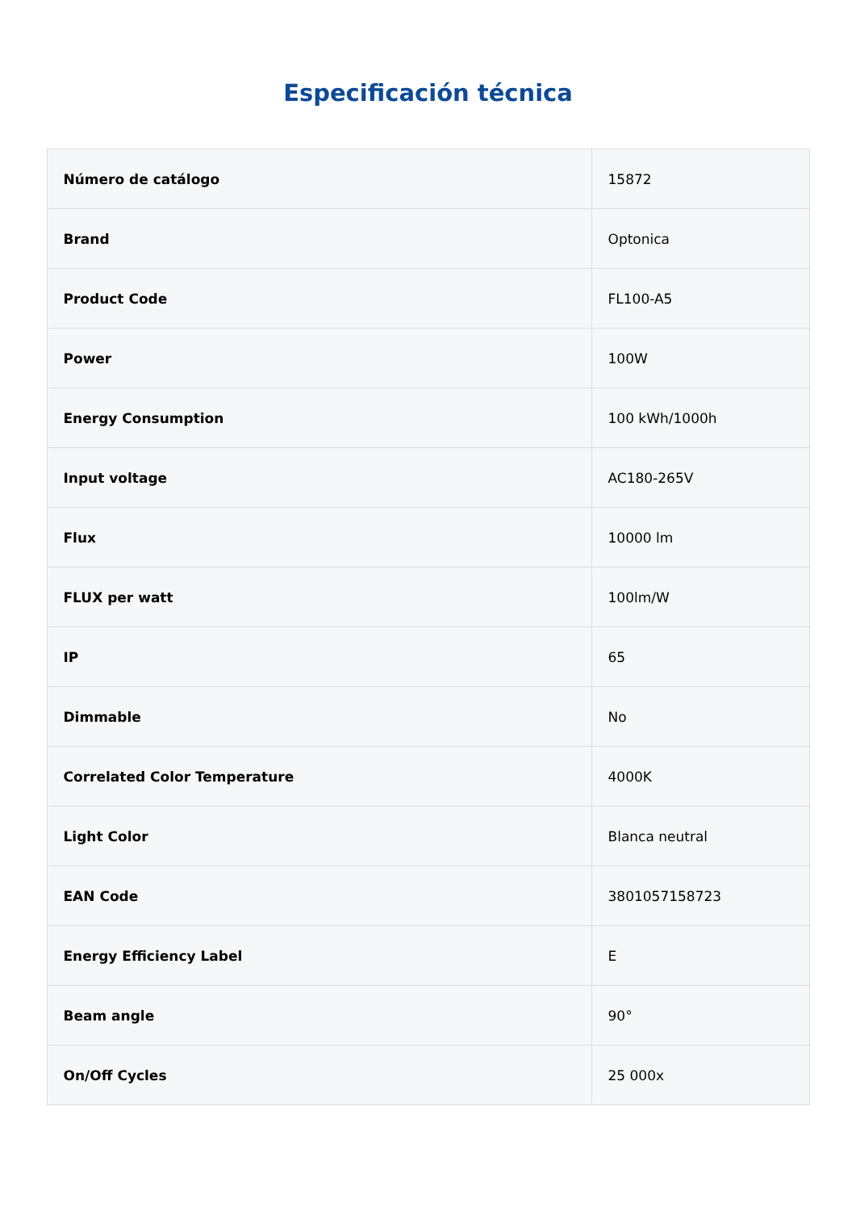Especificación técnica
| Número de catálogo | 15872 |
| Brand | Optonica |
| Product Code | FL100-A5 |
| Power | 100W |
| Energy Consumption | 100 kWh/1000h |
| Input voltage | AC180-265V |
| Flux | 10000 lm |
| FLUX per watt | 100lm/W |
| IP | 65 |
| Dimmable | No |
| Correlated Color Temperature | 4000K |
| Light Color | Blanca neutral |
| EAN Code | 3801057158723 |
| Energy Efficiency Label | E |
| Beam angle | 90° |
| On/Off Cycles | 25 000x |